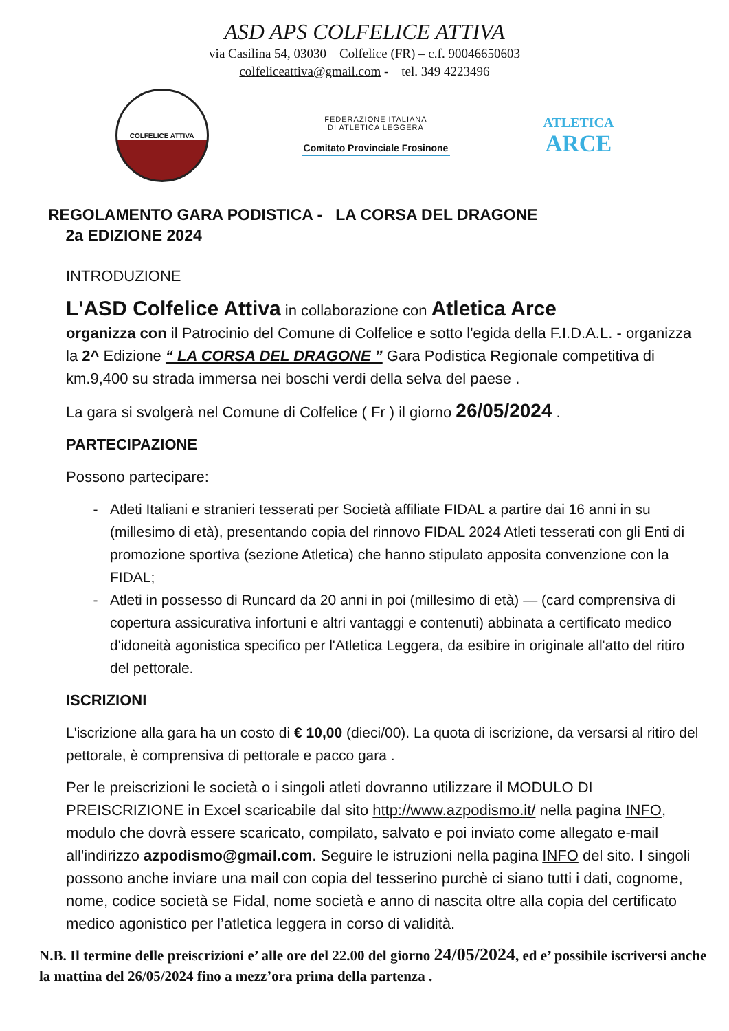ASD APS COLFELICE ATTIVA
via Casilina 54, 03030 Colfelice (FR) – c.f. 90046650603
colfeliceattiva@gmail.com - tel. 349 4223496
COLFELICE ATTIVA
FEDERAZIONE ITALIANA
DI ATLETICA LEGGERA
Comitato Provinciale Frosinone
ATLETICA
ARCE
REGOLAMENTO GARA PODISTICA - LA CORSA DEL DRAGONE
2a EDIZIONE 2024
INTRODUZIONE
L'ASD Colfelice Attiva in collaborazione con Atletica Arce
organizza con il Patrocinio del Comune di Colfelice e sotto l'egida della F.I.D.A.L. - organizza la 2^ Edizione “ LA CORSA DEL DRAGONE ” Gara Podistica Regionale competitiva di km.9,400 su strada immersa nei boschi verdi della selva del paese .
La gara si svolgerà nel Comune di Colfelice ( Fr ) il giorno 26/05/2024 .
PARTECIPAZIONE
Possono partecipare:
Atleti Italiani e stranieri tesserati per Società affiliate FIDAL a partire dai 16 anni in su (millesimo di età), presentando copia del rinnovo FIDAL 2024 Atleti tesserati con gli Enti di promozione sportiva (sezione Atletica) che hanno stipulato apposita convenzione con la FIDAL;
Atleti in possesso di Runcard da 20 anni in poi (millesimo di età) — (card comprensiva di copertura assicurativa infortuni e altri vantaggi e contenuti) abbinata a certificato medico d'idoneità agonistica specifico per l'Atletica Leggera, da esibire in originale all'atto del ritiro del pettorale.
ISCRIZIONI
L'iscrizione alla gara ha un costo di € 10,00 (dieci/00). La quota di iscrizione, da versarsi al ritiro del pettorale, è comprensiva di pettorale e pacco gara .
Per le preiscrizioni le società o i singoli atleti dovranno utilizzare il MODULO DI PREISCRIZIONE in Excel scaricabile dal sito http://www.azpodismo.it/ nella pagina INFO, modulo che dovrà essere scaricato, compilato, salvato e poi inviato come allegato e-mail all'indirizzo azpodismo@gmail.com. Seguire le istruzioni nella pagina INFO del sito. I singoli possono anche inviare una mail con copia del tesserino purchè ci siano tutti i dati, cognome, nome, codice società se Fidal, nome società e anno di nascita oltre alla copia del certificato medico agonistico per l’atletica leggera in corso di validità.
N.B. Il termine delle preiscrizioni e’ alle ore del 22.00 del giorno 24/05/2024, ed e’ possibile iscriversi anche la mattina del 26/05/2024 fino a mezz’ora prima della partenza .